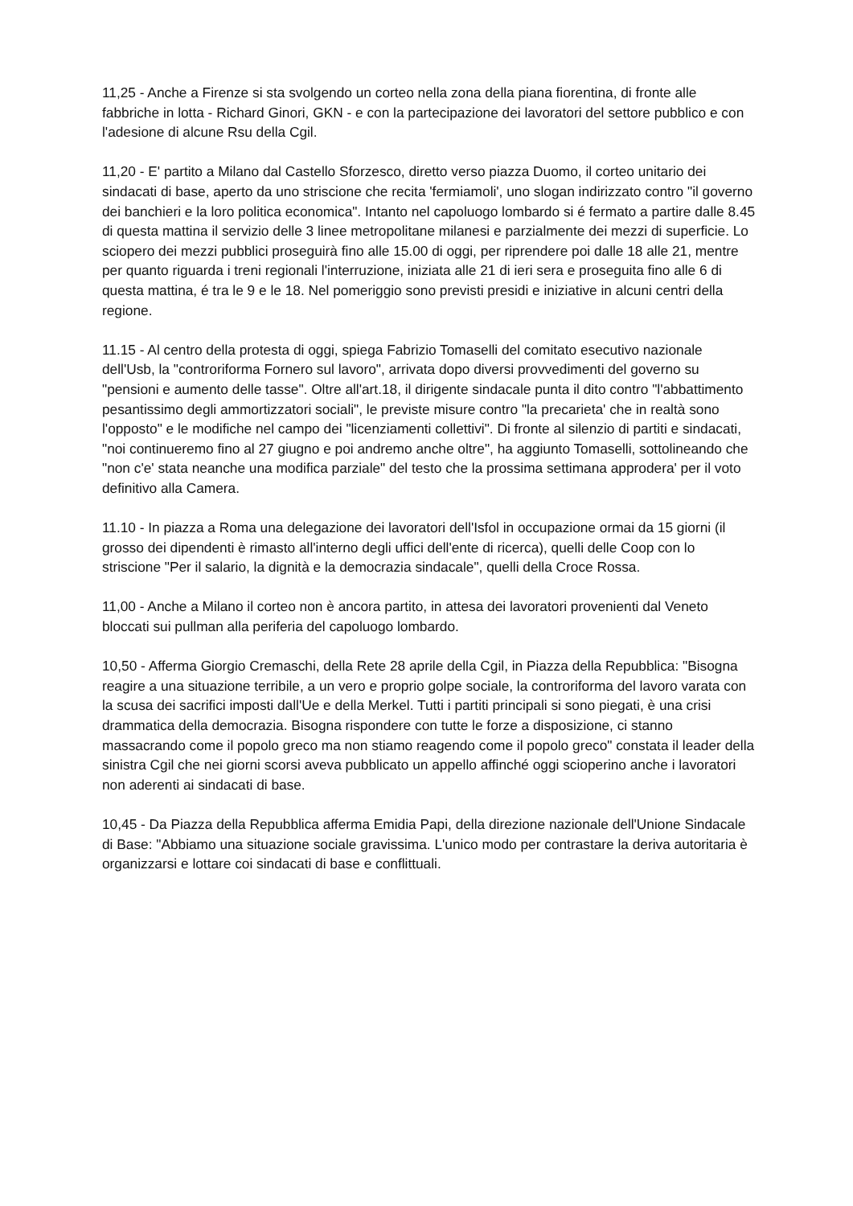11,25 - Anche a Firenze si sta svolgendo un corteo nella zona della piana fiorentina, di fronte alle fabbriche in lotta - Richard Ginori, GKN - e con la partecipazione dei lavoratori del settore pubblico e con l'adesione di alcune Rsu della Cgil.
11,20 - E' partito a Milano dal Castello Sforzesco, diretto verso piazza Duomo, il corteo unitario dei sindacati di base, aperto da uno striscione che recita 'fermiamoli', uno slogan indirizzato contro "il governo dei banchieri e la loro politica economica". Intanto nel capoluogo lombardo si é fermato a partire dalle 8.45 di questa mattina il servizio delle 3 linee metropolitane milanesi e parzialmente dei mezzi di superficie. Lo sciopero dei mezzi pubblici proseguirà fino alle 15.00 di oggi, per riprendere poi dalle 18 alle 21, mentre per quanto riguarda i treni regionali l'interruzione, iniziata alle 21 di ieri sera e proseguita fino alle 6 di questa mattina, é tra le 9 e le 18. Nel pomeriggio sono previsti presidi e iniziative in alcuni centri della regione.
11.15 - Al centro della protesta di oggi, spiega Fabrizio Tomaselli del comitato esecutivo nazionale dell'Usb, la "controriforma Fornero sul lavoro", arrivata dopo diversi provvedimenti del governo su "pensioni e aumento delle tasse". Oltre all'art.18, il dirigente sindacale punta il dito contro "l'abbattimento pesantissimo degli ammortizzatori sociali", le previste misure contro "la precarieta' che in realtà sono l'opposto" e le modifiche nel campo dei "licenziamenti collettivi". Di fronte al silenzio di partiti e sindacati, "noi continueremo fino al 27 giugno e poi andremo anche oltre", ha aggiunto Tomaselli, sottolineando che "non c'e' stata neanche una modifica parziale" del testo che la prossima settimana approdera' per il voto definitivo alla Camera.
11.10 - In piazza a Roma una delegazione dei lavoratori dell'Isfol in occupazione ormai da 15 giorni (il grosso dei dipendenti è rimasto all'interno degli uffici dell'ente di ricerca), quelli delle Coop con lo striscione "Per il salario, la dignità e la democrazia sindacale", quelli della Croce Rossa.
11,00 - Anche a Milano il corteo non è ancora partito, in attesa dei lavoratori provenienti dal Veneto bloccati sui pullman alla periferia del capoluogo lombardo.
10,50 - Afferma Giorgio Cremaschi, della Rete 28 aprile della Cgil, in Piazza della Repubblica: "Bisogna reagire a una situazione terribile, a un vero e proprio golpe sociale, la controriforma del lavoro varata con la scusa dei sacrifici imposti dall'Ue e della Merkel. Tutti i partiti principali si sono piegati, è una crisi drammatica della democrazia. Bisogna rispondere con tutte le forze a disposizione, ci stanno massacrando come il popolo greco ma non stiamo reagendo come il popolo greco" constata il leader della sinistra Cgil che nei giorni scorsi aveva pubblicato un appello affinché oggi scioperino anche i lavoratori non aderenti ai sindacati di base.
10,45 - Da Piazza della Repubblica afferma Emidia Papi, della direzione nazionale dell'Unione Sindacale di Base: "Abbiamo una situazione sociale gravissima. L'unico modo per contrastare la deriva autoritaria è organizzarsi e lottare coi sindacati di base e conflittuali.